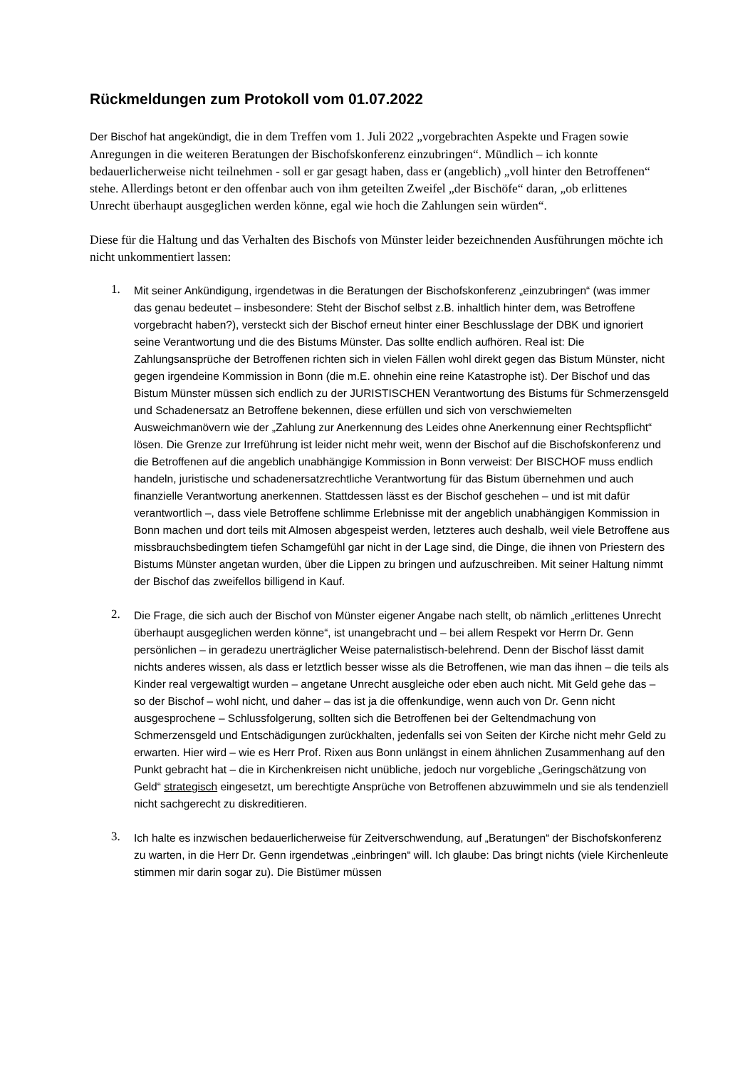Rückmeldungen zum Protokoll vom 01.07.2022
Der Bischof hat angekündigt, die in dem Treffen vom 1. Juli 2022 „vorgebrachten Aspekte und Fragen sowie Anregungen in die weiteren Beratungen der Bischofskonferenz einzubringen“. Mündlich – ich konnte bedauerlicherweise nicht teilnehmen - soll er gar gesagt haben, dass er (angeblich) „voll hinter den Betroffenen“ stehe. Allerdings betont er den offenbar auch von ihm geteilten Zweifel „der Bischöfe“ daran, „ob erlittenes Unrecht überhaupt ausgeglichen werden könne, egal wie hoch die Zahlungen sein würden“.
Diese für die Haltung und das Verhalten des Bischofs von Münster leider bezeichnenden Ausführungen möchte ich nicht unkommentiert lassen:
1. Mit seiner Ankündigung, irgendetwas in die Beratungen der Bischofskonferenz „einzubringen“ (was immer das genau bedeutet – insbesondere: Steht der Bischof selbst z.B. inhaltlich hinter dem, was Betroffene vorgebracht haben?), versteckt sich der Bischof erneut hinter einer Beschlusslage der DBK und ignoriert seine Verantwortung und die des Bistums Münster. Das sollte endlich aufhören. Real ist: Die Zahlungsansprüche der Betroffenen richten sich in vielen Fällen wohl direkt gegen das Bistum Münster, nicht gegen irgendeine Kommission in Bonn (die m.E. ohnehin eine reine Katastrophe ist). Der Bischof und das Bistum Münster müssen sich endlich zu der JURISTISCHEN Verantwortung des Bistums für Schmerzensgeld und Schadenersatz an Betroffene bekennen, diese erfüllen und sich von verschwiemelten Ausweichmanövern wie der „Zahlung zur Anerkennung des Leides ohne Anerkennung einer Rechtspflicht“ lösen. Die Grenze zur Irreführung ist leider nicht mehr weit, wenn der Bischof auf die Bischofskonferenz und die Betroffenen auf die angeblich unabhängige Kommission in Bonn verweist: Der BISCHOF muss endlich handeln, juristische und schadenersatzrechtliche Verantwortung für das Bistum übernehmen und auch finanzielle Verantwortung anerkennen. Stattdessen lässt es der Bischof geschehen – und ist mit dafür verantwortlich –, dass viele Betroffene schlimme Erlebnisse mit der angeblich unabhängigen Kommission in Bonn machen und dort teils mit Almosen abgespeist werden, letzteres auch deshalb, weil viele Betroffene aus missbrauchsbedingtem tiefen Schamgefühl gar nicht in der Lage sind, die Dinge, die ihnen von Priestern des Bistums Münster angetan wurden, über die Lippen zu bringen und aufzuschreiben. Mit seiner Haltung nimmt der Bischof das zweifellos billigend in Kauf.
2. Die Frage, die sich auch der Bischof von Münster eigener Angabe nach stellt, ob nämlich „erlittenes Unrecht überhaupt ausgeglichen werden könne“, ist unangebracht und – bei allem Respekt vor Herrn Dr. Genn persönlichen – in geradezu unerträglicher Weise paternalistisch-belehrend. Denn der Bischof lässt damit nichts anderes wissen, als dass er letztlich besser wisse als die Betroffenen, wie man das ihnen – die teils als Kinder real vergewaltigt wurden – angetane Unrecht ausgleiche oder eben auch nicht. Mit Geld gehe das – so der Bischof – wohl nicht, und daher – das ist ja die offenkundige, wenn auch von Dr. Genn nicht ausgesprochene – Schlussfolgerung, sollten sich die Betroffenen bei der Geltendmachung von Schmerzensgeld und Entschädigungen zurückhalten, jedenfalls sei von Seiten der Kirche nicht mehr Geld zu erwarten. Hier wird – wie es Herr Prof. Rixen aus Bonn unlängst in einem ähnlichen Zusammenhang auf den Punkt gebracht hat – die in Kirchenkreisen nicht unübliche, jedoch nur vorgebliche „Geringschätzung von Geld“ strategisch eingesetzt, um berechtigte Ansprüche von Betroffenen abzuwimmeln und sie als tendenziell nicht sachgerecht zu diskreditieren.
3. Ich halte es inzwischen bedauerlicherweise für Zeitverschwendung, auf „Beratungen“ der Bischofskonferenz zu warten, in die Herr Dr. Genn irgendetwas „einbringen“ will. Ich glaube: Das bringt nichts (viele Kirchenleute stimmen mir darin sogar zu). Die Bistümer müssen